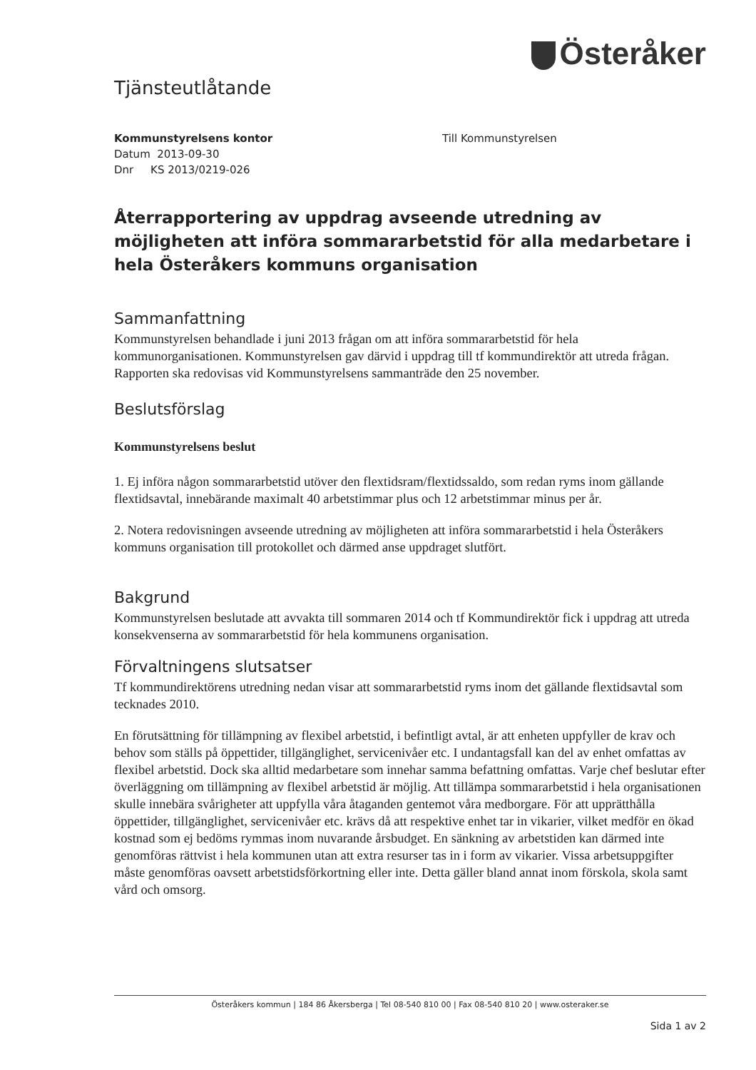Österåker
Tjänsteutlåtande
Kommunstyrelsens kontor
Datum 2013-09-30
Dnr KS 2013/0219-026
Till Kommunstyrelsen
Återrapportering av uppdrag avseende utredning av möjligheten att införa sommararbetstid för alla medarbetare i hela Österåkers kommuns organisation
Sammanfattning
Kommunstyrelsen behandlade i juni 2013 frågan om att införa sommararbetstid för hela kommunorganisationen. Kommunstyrelsen gav därvid i uppdrag till tf kommundirektör att utreda frågan. Rapporten ska redovisas vid Kommunstyrelsens sammanträde den 25 november.
Beslutsförslag
Kommunstyrelsens beslut
1. Ej införa någon sommararbetstid utöver den flextidsram/flextidssaldo, som redan ryms inom gällande flextidsavtal, innebärande maximalt 40 arbetstimmar plus och 12 arbetstimmar minus per år.
2. Notera redovisningen avseende utredning av möjligheten att införa sommararbetstid i hela Österåkers kommuns organisation till protokollet och därmed anse uppdraget slutfört.
Bakgrund
Kommunstyrelsen beslutade att avvakta till sommaren 2014 och tf Kommundirektör fick i uppdrag att utreda konsekvenserna av sommararbetstid för hela kommunens organisation.
Förvaltningens slutsatser
Tf kommundirektörens utredning nedan visar att sommararbetstid ryms inom det gällande flextidsavtal som tecknades 2010.
En förutsättning för tillämpning av flexibel arbetstid, i befintligt avtal, är att enheten uppfyller de krav och behov som ställs på öppettider, tillgänglighet, servicenivåer etc. I undantagsfall kan del av enhet omfattas av flexibel arbetstid. Dock ska alltid medarbetare som innehar samma befattning omfattas. Varje chef beslutar efter överläggning om tillämpning av flexibel arbetstid är möjlig. Att tillämpa sommararbetstid i hela organisationen skulle innebära svårigheter att uppfylla våra åtaganden gentemot våra medborgare. För att upprätthålla öppettider, tillgänglighet, servicenivåer etc. krävs då att respektive enhet tar in vikarier, vilket medför en ökad kostnad som ej bedöms rymmas inom nuvarande årsbudget. En sänkning av arbetstiden kan därmed inte genomföras rättvist i hela kommunen utan att extra resurser tas in i form av vikarier. Vissa arbetsuppgifter måste genomföras oavsett arbetstidsförkortning eller inte. Detta gäller bland annat inom förskola, skola samt vård och omsorg.
Österåkers kommun | 184 86 Åkersberga | Tel 08-540 810 00 | Fax 08-540 810 20 | www.osteraker.se
Sida 1 av 2